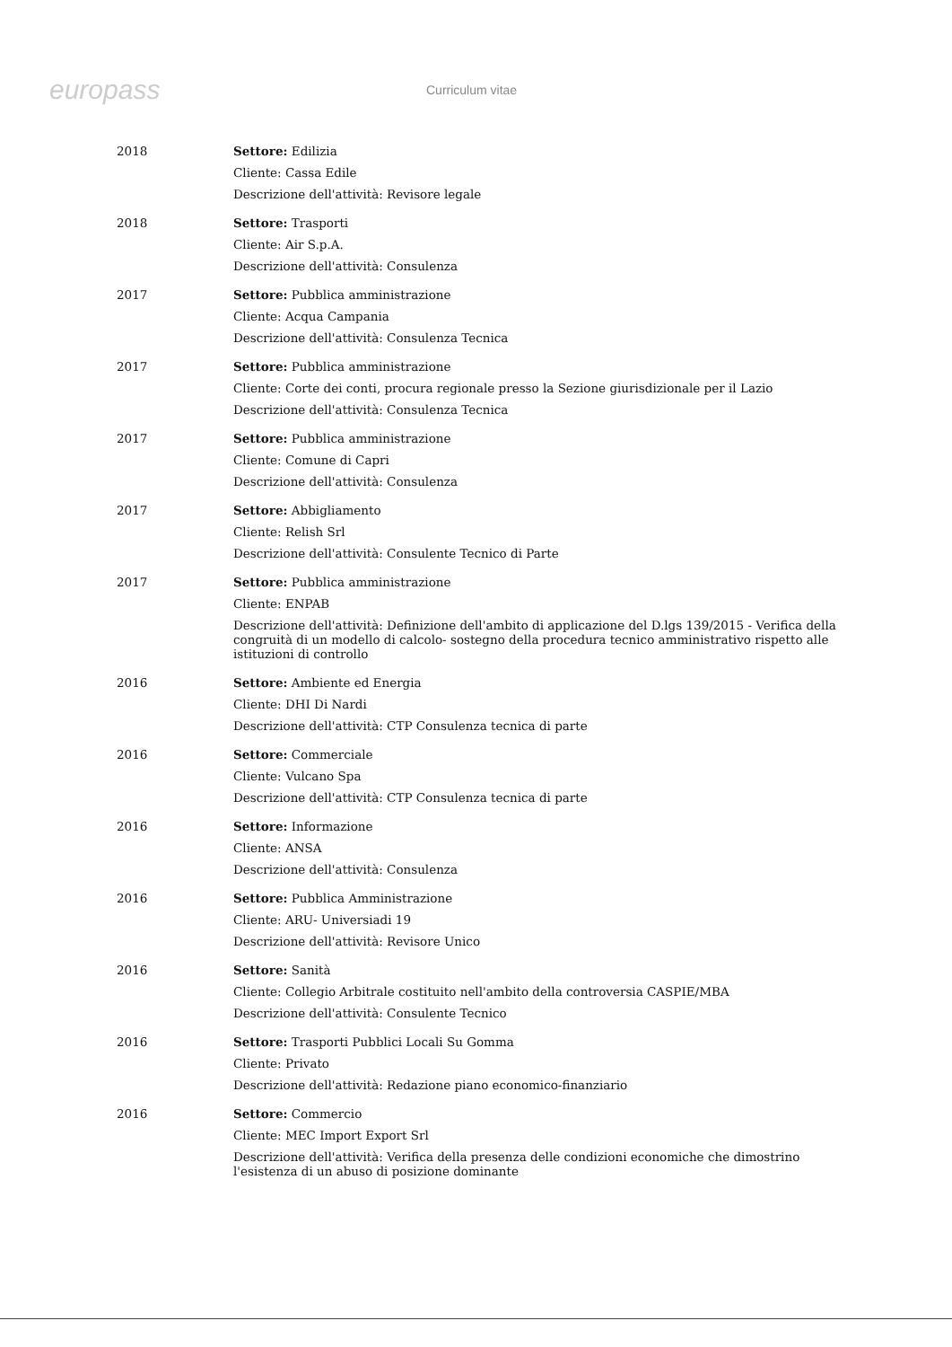europass
Curriculum vitae
2018 Settore: Edilizia
Cliente: Cassa Edile
Descrizione dell'attività: Revisore legale
2018 Settore: Trasporti
Cliente: Air S.p.A.
Descrizione dell'attività: Consulenza
2017 Settore: Pubblica amministrazione
Cliente: Acqua Campania
Descrizione dell'attività: Consulenza Tecnica
2017 Settore: Pubblica amministrazione
Cliente: Corte dei conti, procura regionale presso la Sezione giurisdizionale per il Lazio
Descrizione dell'attività: Consulenza Tecnica
2017 Settore: Pubblica amministrazione
Cliente: Comune di Capri
Descrizione dell'attività: Consulenza
2017 Settore: Abbigliamento
Cliente: Relish Srl
Descrizione dell'attività: Consulente Tecnico di Parte
2017 Settore: Pubblica amministrazione
Cliente: ENPAB
Descrizione dell'attività: Definizione dell'ambito di applicazione del D.lgs 139/2015 - Verifica della congruità di un modello di calcolo- sostegno della procedura tecnico amministrativo rispetto alle istituzioni di controllo
2016 Settore: Ambiente ed Energia
Cliente: DHI Di Nardi
Descrizione dell'attività: CTP Consulenza tecnica di parte
2016 Settore: Commerciale
Cliente: Vulcano Spa
Descrizione dell'attività: CTP Consulenza tecnica di parte
2016 Settore: Informazione
Cliente: ANSA
Descrizione dell'attività: Consulenza
2016 Settore: Pubblica Amministrazione
Cliente: ARU- Universiadi 19
Descrizione dell'attività: Revisore Unico
2016 Settore: Sanità
Cliente: Collegio Arbitrale costituito nell'ambito della controversia CASPIE/MBA
Descrizione dell'attività: Consulente Tecnico
2016 Settore: Trasporti Pubblici Locali Su Gomma
Cliente: Privato
Descrizione dell'attività: Redazione piano economico-finanziario
2016 Settore: Commercio
Cliente: MEC Import Export Srl
Descrizione dell'attività: Verifica della presenza delle condizioni economiche che dimostrino l'esistenza di un abuso di posizione dominante